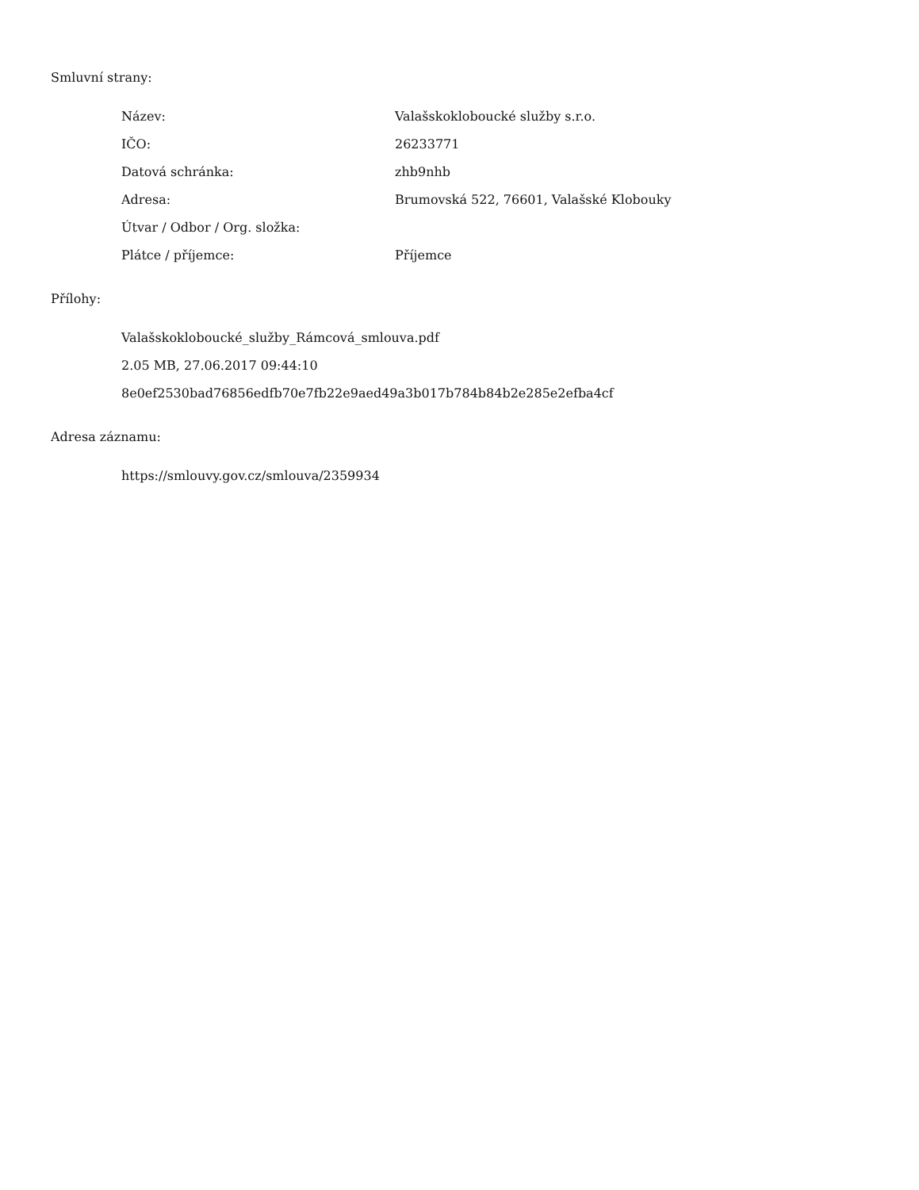Smluvní strany:
| Název: | Valašskokloboucké služby s.r.o. |
| IČO: | 26233771 |
| Datová schránka: | zhb9nhb |
| Adresa: | Brumovská 522, 76601, Valašské Klobouky |
| Útvar / Odbor / Org. složka: | |
| Plátce / příjemce: | Příjemce |
Přílohy:
Valašskokloboucké_služby_Rámcová_smlouva.pdf
2.05 MB, 27.06.2017 09:44:10
8e0ef2530bad76856edfb70e7fb22e9aed49a3b017b784b84b2e285e2efba4cf
Adresa záznamu:
https://smlouvy.gov.cz/smlouva/2359934